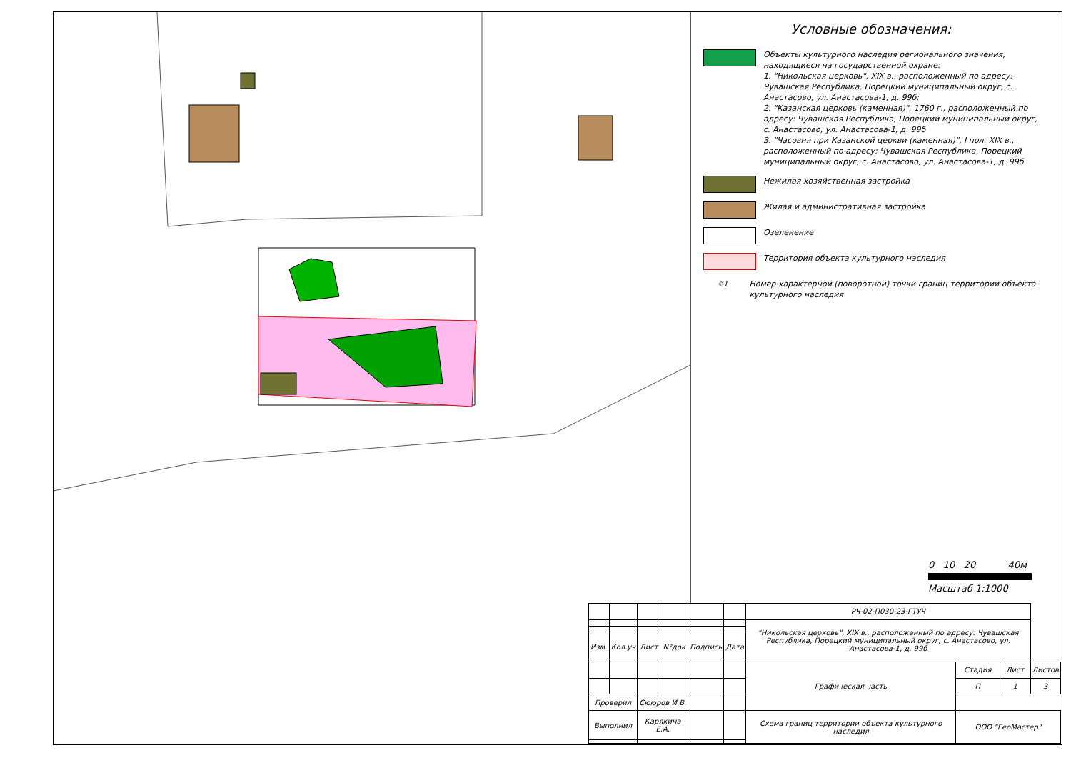Условные обозначения:
Объекты культурного наследия регионального значения, находящиеся на государственной охране:
1. "Никольская церковь", XIX в., расположенный по адресу: Чувашская Республика, Порецкий муниципальный округ, с. Анастасово, ул. Анастасова-1, д. 99б;
2. "Казанская церковь (каменная)", 1760 г., расположенный по адресу: Чувашская Республика, Порецкий муниципальный округ, с. Анастасово, ул. Анастасова-1, д. 99б
3. "Часовня при Казанской церкви (каменная)", I пол. XIX в., расположенный по адресу: Чувашская Республика, Порецкий муниципальный округ, с. Анастасово, ул. Анастасова-1, д. 99б
Нежилая хозяйственная застройка
Жилая и административная застройка
Озеленение
Территория объекта культурного наследия
⌖1 Номер характерной (поворотной) точки границ территории объекта культурного наследия
0 10 20 40м
Масштаб 1:1000
| | | | | | | РЧ-02-П030-23-ГТУЧ | | | |
| | | | | | | "Никольская церковь", XIX в., расположенный по адресу: Чувашская Республика, Порецкий муниципальный округ, с. Анастасово, ул. Анастасова-1, д. 99б | | | |
| Изм. | Кол.уч | Лист | N°док | Подпись | Дата | | | | |
| | | | | | | Графическая часть | Стадия | Лист | Листов |
| | | | | | | | П | 1 | 3 |
| Проверил | | Сююров И.В. | | | | | | | |
| Выполнил | | Карякина Е.А. | | | | Схема границ территории объекта культурного наследия | ООО "ГеоМастер" | | |